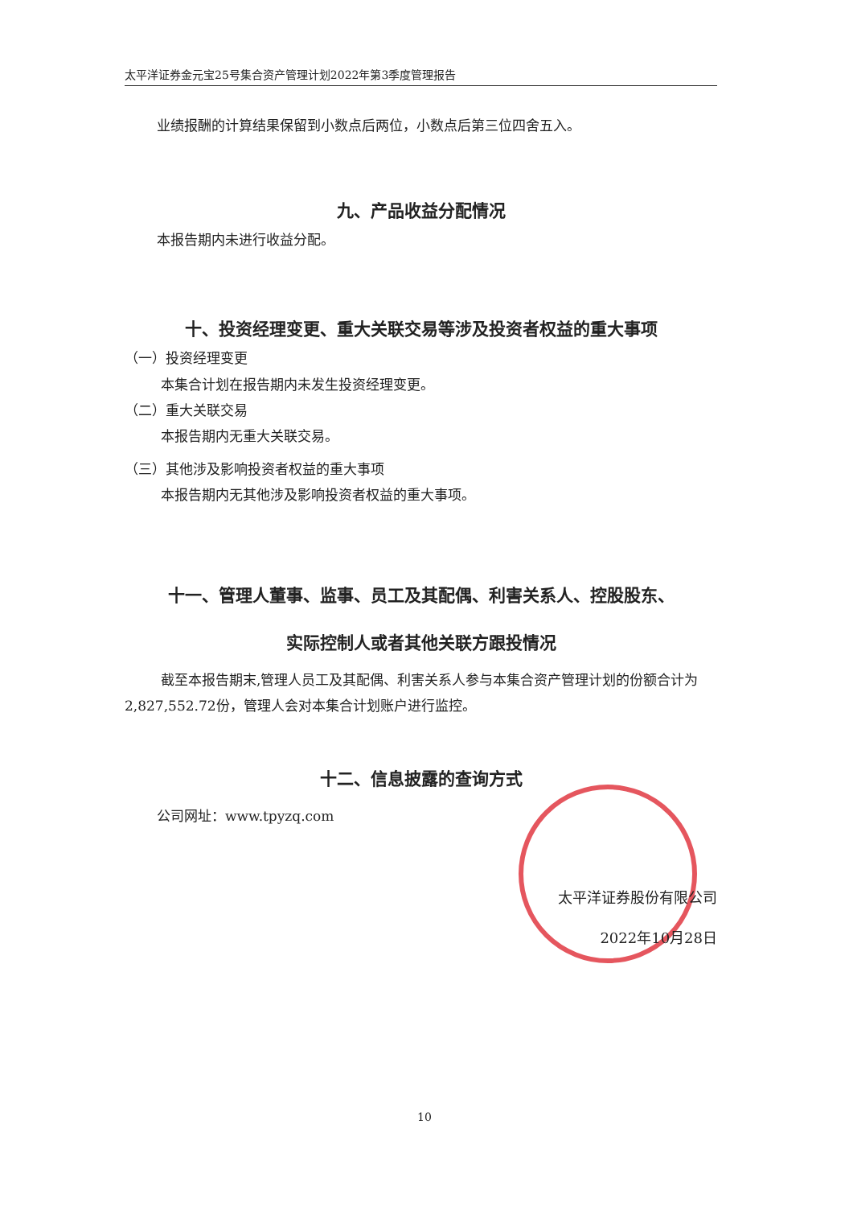太平洋证券金元宝25号集合资产管理计划2022年第3季度管理报告
业绩报酬的计算结果保留到小数点后两位，小数点后第三位四舍五入。
九、产品收益分配情况
本报告期内未进行收益分配。
十、投资经理变更、重大关联交易等涉及投资者权益的重大事项
（一）投资经理变更
本集合计划在报告期内未发生投资经理变更。
（二）重大关联交易
本报告期内无重大关联交易。
（三）其他涉及影响投资者权益的重大事项
本报告期内无其他涉及影响投资者权益的重大事项。
十一、管理人董事、监事、员工及其配偶、利害关系人、控股股东、
实际控制人或者其他关联方跟投情况
截至本报告期末,管理人员工及其配偶、利害关系人参与本集合资产管理计划的份额合计为2,827,552.72份，管理人会对本集合计划账户进行监控。
十二、信息披露的查询方式
公司网址：www.tpyzq.com
太平洋证券股份有限公司
2022年10月28日
10